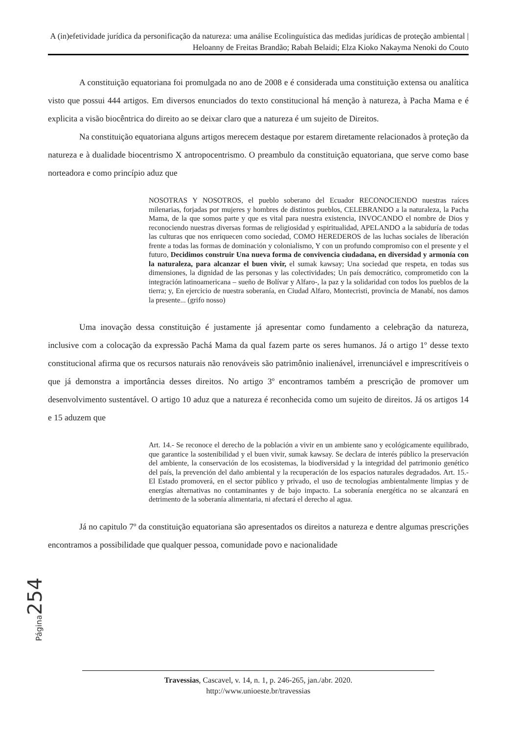A (in)efetividade jurídica da personificação da natureza: uma análise Ecolinguística das medidas jurídicas de proteção ambiental | Heloanny de Freitas Brandão; Rabah Belaidi; Elza Kioko Nakayma Nenoki do Couto
A constituição equatoriana foi promulgada no ano de 2008 e é considerada uma constituição extensa ou analítica visto que possui 444 artigos. Em diversos enunciados do texto constitucional há menção à natureza, à Pacha Mama e é explicita a visão biocêntrica do direito ao se deixar claro que a natureza é um sujeito de Direitos.
Na constituição equatoriana alguns artigos merecem destaque por estarem diretamente relacionados à proteção da natureza e à dualidade biocentrismo X antropocentrismo. O preambulo da constituição equatoriana, que serve como base norteadora e como princípio aduz que
NOSOTRAS Y NOSOTROS, el pueblo soberano del Ecuador RECONOCIENDO nuestras raíces milenarias, forjadas por mujeres y hombres de distintos pueblos, CELEBRANDO a la naturaleza, la Pacha Mama, de la que somos parte y que es vital para nuestra existencia, INVOCANDO el nombre de Dios y reconociendo nuestras diversas formas de religiosidad y espiritualidad, APELANDO a la sabiduría de todas las culturas que nos enriquecen como sociedad, COMO HEREDEROS de las luchas sociales de liberación frente a todas las formas de dominación y colonialismo, Y con un profundo compromiso con el presente y el futuro, Decidimos construir Una nueva forma de convivencia ciudadana, en diversidad y armonía con la naturaleza, para alcanzar el buen vivir, el sumak kawsay; Una sociedad que respeta, en todas sus dimensiones, la dignidad de las personas y las colectividades; Un país democrático, comprometido con la integración latinoamericana – sueño de Bolívar y Alfaro-, la paz y la solidaridad con todos los pueblos de la tierra; y, En ejercicio de nuestra soberanía, en Ciudad Alfaro, Montecristi, provincia de Manabí, nos damos la presente... (grifo nosso)
Uma inovação dessa constituição é justamente já apresentar como fundamento a celebração da natureza, inclusive com a colocação da expressão Pachá Mama da qual fazem parte os seres humanos. Já o artigo 1º desse texto constitucional afirma que os recursos naturais não renováveis são patrimônio inalienável, irrenunciável e imprescritíveis o que já demonstra a importância desses direitos. No artigo 3º encontramos também a prescrição de promover um desenvolvimento sustentável. O artigo 10 aduz que a natureza é reconhecida como um sujeito de direitos. Já os artigos 14 e 15 aduzem que
Art. 14.- Se reconoce el derecho de la población a vivir en un ambiente sano y ecológicamente equilibrado, que garantice la sostenibilidad y el buen vivir, sumak kawsay. Se declara de interés público la preservación del ambiente, la conservación de los ecosistemas, la biodiversidad y la integridad del patrimonio genético del país, la prevención del daño ambiental y la recuperación de los espacios naturales degradados. Art. 15.- El Estado promoverá, en el sector público y privado, el uso de tecnologías ambientalmente limpias y de energías alternativas no contaminantes y de bajo impacto. La soberanía energética no se alcanzará en detrimento de la soberanía alimentaria, ni afectará el derecho al agua.
Já no capitulo 7º da constituição equatoriana são apresentados os direitos a natureza e dentre algumas prescrições encontramos a possibilidade que qualquer pessoa, comunidade povo e nacionalidade
Página 254
Travessias, Cascavel, v. 14, n. 1, p. 246-265, jan./abr. 2020.
http://www.unioeste.br/travessias